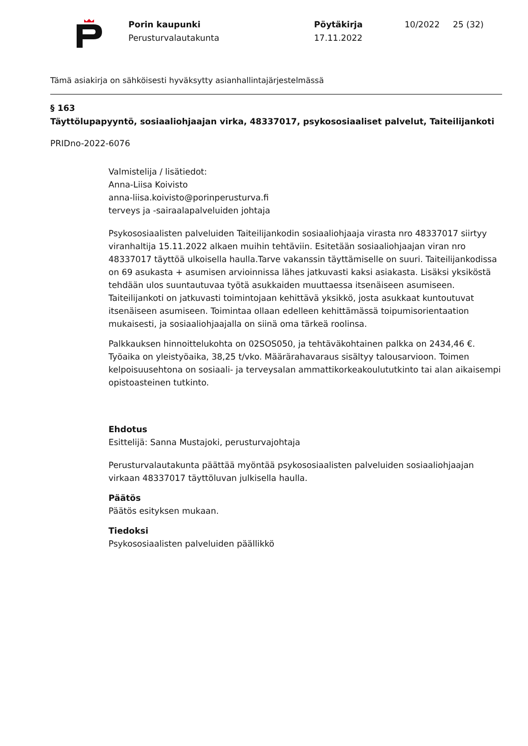Porin kaupunki
Perusturvalautakunta
Pöytäkirja
17.11.2022
10/2022 25 (32)
Tämä asiakirja on sähköisesti hyväksytty asianhallintajärjestelmässä
§ 163
Täyttölupapyyntö, sosiaaliohjaajan virka, 48337017, psykososiaaliset palvelut, Taiteilijankoti
PRIDno-2022-6076
Valmistelija / lisätiedot:
Anna-Liisa Koivisto
anna-liisa.koivisto@porinperusturva.fi
terveys ja -sairaalapalveluiden johtaja
Psykososiaalisten palveluiden Taiteilijankodin sosiaaliohjaaja virasta nro 48337017 siirtyy viranhaltija 15.11.2022 alkaen muihin tehtäviin. Esitetään sosiaaliohjaajan viran nro 48337017 täyttöä ulkoisella haulla.Tarve vakanssin täyttämiselle on suuri. Taiteilijankodissa on 69 asukasta + asumisen arvioinnissa lähes jatkuvasti kaksi asiakasta. Lisäksi yksiköstä tehdään ulos suuntautuvaa työtä asukkaiden muuttaessa itsenäiseen asumiseen. Taiteilijankoti on jatkuvasti toimintojaan kehittävä yksikkö, josta asukkaat kuntoutuvat itsenäiseen asumiseen. Toimintaa ollaan edelleen kehittämässä toipumisorientaation mukaisesti, ja sosiaaliohjaajalla on siinä oma tärkeä roolinsa.
Palkkauksen hinnoittelukohta on 02SOS050, ja tehtäväkohtainen palkka on 2434,46 €. Työaika on yleistyöaika, 38,25 t/vko. Määrärahavaraus sisältyy talousarvioon. Toimen kelpoisuusehtona on sosiaali- ja terveysalan ammattikorkeakoulututkinto tai alan aikaisempi opistoasteinen tutkinto.
Ehdotus
Esittelijä: Sanna Mustajoki, perusturvajohtaja
Perusturvalautakunta päättää myöntää psykososiaalisten palveluiden sosiaaliohjaajan virkaan 48337017 täyttöluvan julkisella haulla.
Päätös
Päätös esityksen mukaan.
Tiedoksi
Psykososiaalisten palveluiden päällikkö